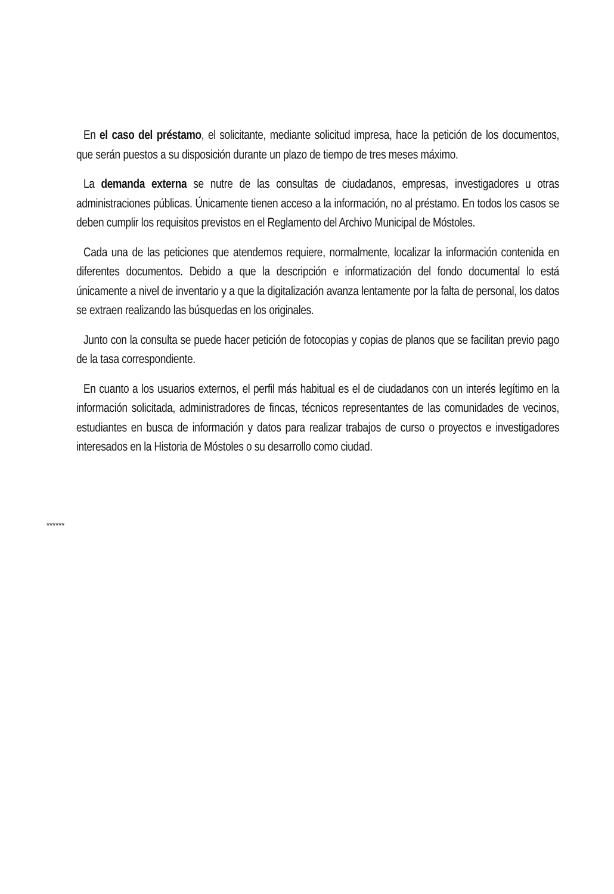En el caso del préstamo, el solicitante, mediante solicitud impresa, hace la petición de los documentos, que serán puestos a su disposición durante un plazo de tiempo de tres meses máximo.
La demanda externa se nutre de las consultas de ciudadanos, empresas, investigadores u otras administraciones públicas. Únicamente tienen acceso a la información, no al préstamo. En todos los casos se deben cumplir los requisitos previstos en el Reglamento del Archivo Municipal de Móstoles.
Cada una de las peticiones que atendemos requiere, normalmente, localizar la información contenida en diferentes documentos. Debido a que la descripción e informatización del fondo documental lo está únicamente a nivel de inventario y a que la digitalización avanza lentamente por la falta de personal, los datos se extraen realizando las búsquedas en los originales.
Junto con la consulta se puede hacer petición de fotocopias y copias de planos que se facilitan previo pago de la tasa correspondiente.
En cuanto a los usuarios externos, el perfil más habitual es el de ciudadanos con un interés legítimo en la información solicitada, administradores de fincas, técnicos representantes de las comunidades de vecinos, estudiantes en busca de información y datos para realizar trabajos de curso o proyectos e investigadores interesados en la Historia de Móstoles o su desarrollo como ciudad.
******